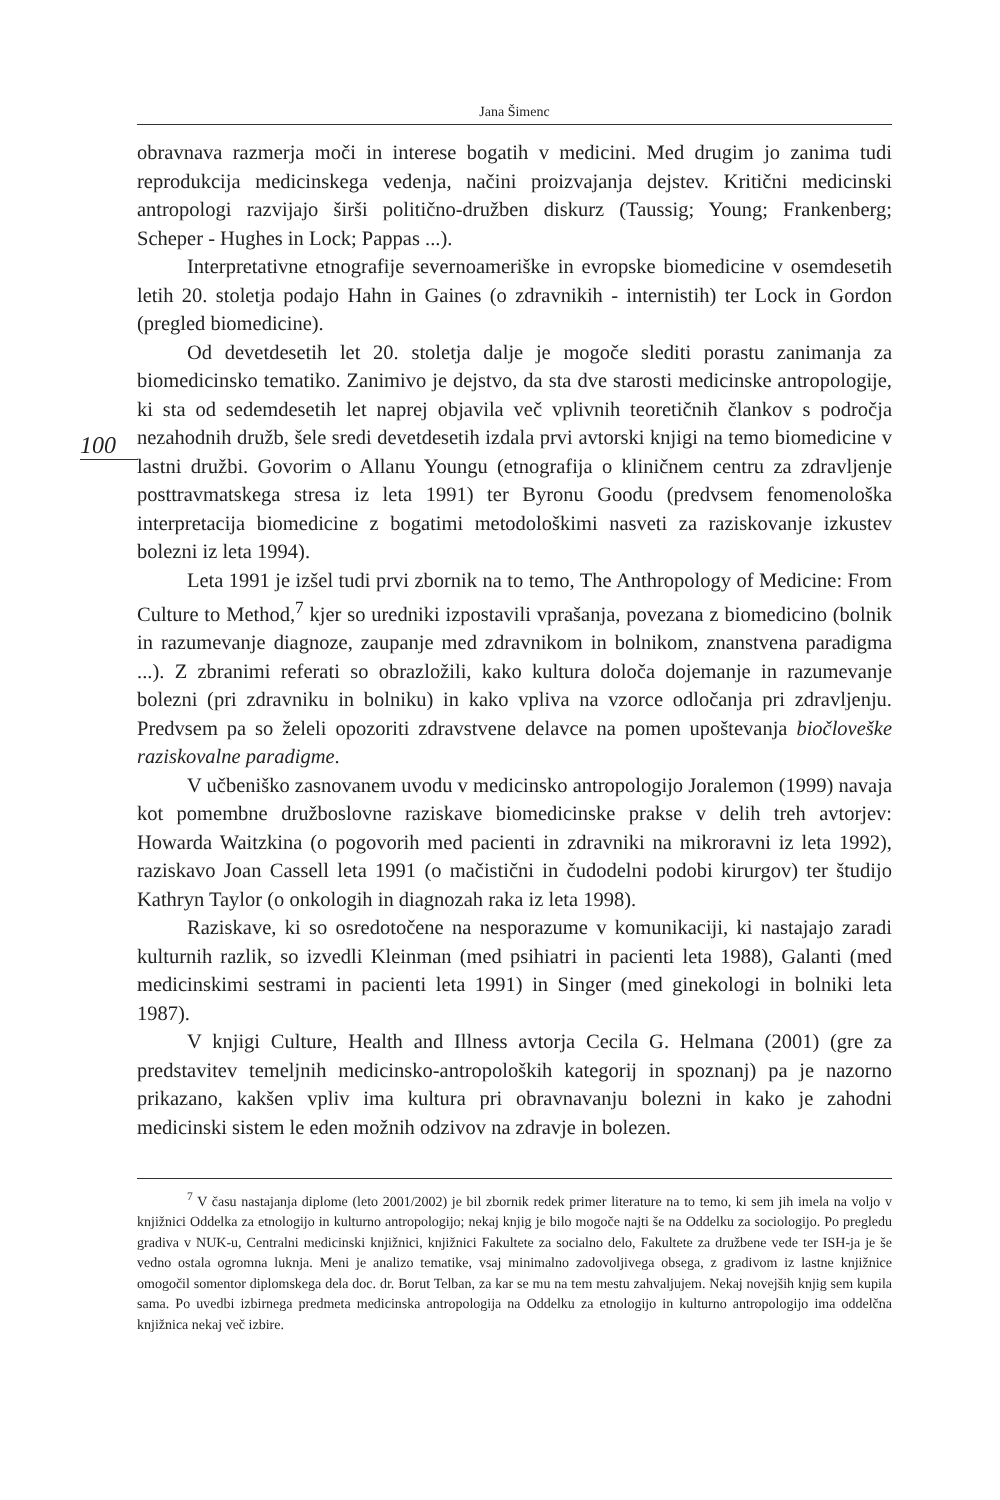Jana Šimenc
100
obravnava razmerja moči in interese bogatih v medicini. Med drugim jo zanima tudi reprodukcija medicinskega vedenja, načini proizvajanja dejstev. Kritični medicinski antropologi razvijajo širši politično-družben diskurz (Taussig; Young; Frankenberg; Scheper - Hughes in Lock; Pappas ...).
Interpretativne etnografije severnoameriške in evropske biomedicine v osemdesetih letih 20. stoletja podajo Hahn in Gaines (o zdravnikih - internistih) ter Lock in Gordon (pregled biomedicine).
Od devetdesetih let 20. stoletja dalje je mogoče slediti porastu zanimanja za biomedicinsko tematiko. Zanimivo je dejstvo, da sta dve starosti medicinske antropologije, ki sta od sedemdesetih let naprej objavila več vplivnih teoretičnih člankov s področja nezahodnih družb, šele sredi devetdesetih izdala prvi avtorski knjigi na temo biomedicine v lastni družbi. Govorim o Allanu Youngu (etnografija o kliničnem centru za zdravljenje posttravmatskega stresa iz leta 1991) ter Byronu Goodu (predvsem fenomenološka interpretacija biomedicine z bogatimi metodološkimi nasveti za raziskovanje izkustev bolezni iz leta 1994).
Leta 1991 je izšel tudi prvi zbornik na to temo, The Anthropology of Medicine: From Culture to Method,<sup>7</sup> kjer so uredniki izpostavili vprašanja, povezana z biomedicino (bolnik in razumevanje diagnoze, zaupanje med zdravnikom in bolnikom, znanstvena paradigma ...). Z zbranimi referati so obrazložili, kako kultura določa dojemanje in razumevanje bolezni (pri zdravniku in bolniku) in kako vpliva na vzorce odločanja pri zdravljenju. Predvsem pa so želeli opozoriti zdravstvene delavce na pomen upoštevanja biočloveške raziskovalne paradigme.
V učbeniško zasnovanem uvodu v medicinsko antropologijo Joralemon (1999) navaja kot pomembne družboslovne raziskave biomedicinske prakse v delih treh avtorjev: Howarda Waitzkina (o pogovorih med pacienti in zdravniki na mikroravni iz leta 1992), raziskavo Joan Cassell leta 1991 (o mačistični in čudodelni podobi kirurgov) ter študijo Kathryn Taylor (o onkologih in diagnozah raka iz leta 1998).
Raziskave, ki so osredotočene na nesporazume v komunikaciji, ki nastajajo zaradi kulturnih razlik, so izvedli Kleinman (med psihiatri in pacienti leta 1988), Galanti (med medicinskimi sestrami in pacienti leta 1991) in Singer (med ginekologi in bolniki leta 1987).
V knjigi Culture, Health and Illness avtorja Cecila G. Helmana (2001) (gre za predstavitev temeljnih medicinsko-antropoloških kategorij in spoznanj) pa je nazorno prikazano, kakšen vpliv ima kultura pri obravnavanju bolezni in kako je zahodni medicinski sistem le eden možnih odzivov na zdravje in bolezen.
<sup>7</sup> V času nastajanja diplome (leto 2001/2002) je bil zbornik redek primer literature na to temo, ki sem jih imela na voljo v knjižnici Oddelka za etnologijo in kulturno antropologijo; nekaj knjig je bilo mogoče najti še na Oddelku za sociologijo. Po pregledu gradiva v NUK-u, Centralni medicinski knjižnici, knjižnici Fakultete za socialno delo, Fakultete za družbene vede ter ISH-ja je še vedno ostala ogromna luknja. Meni je analizo tematike, vsaj minimalno zadovoljivega obsega, z gradivom iz lastne knjižnice omogočil somentor diplomskega dela doc. dr. Borut Telban, za kar se mu na tem mestu zahvaljujem. Nekaj novejših knjig sem kupila sama. Po uvedbi izbirnega predmeta medicinska antropologija na Oddelku za etnologijo in kulturno antropologijo ima oddelčna knjižnica nekaj več izbire.